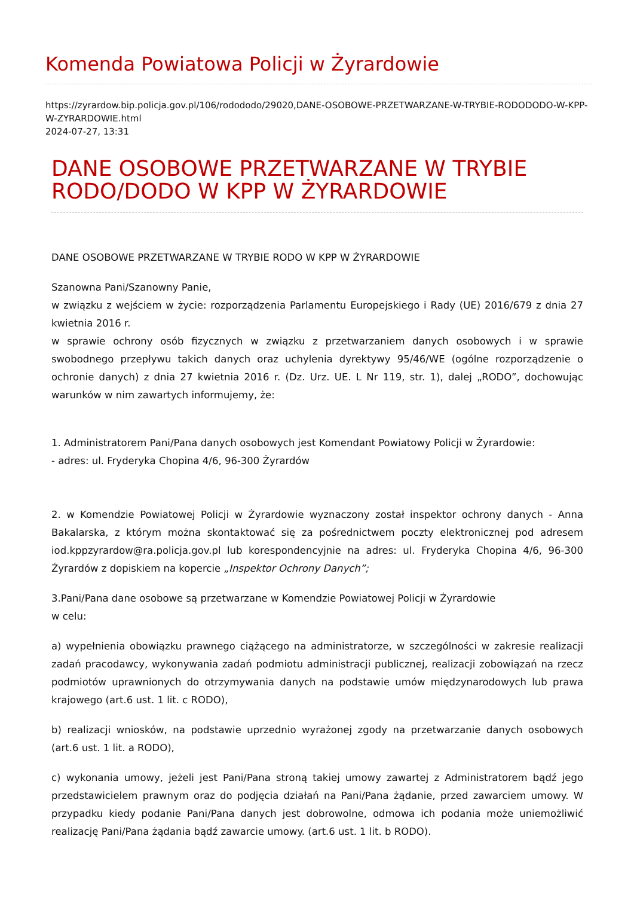Komenda Powiatowa Policji w Żyrardowie
https://zyrardow.bip.policja.gov.pl/106/rodododo/29020,DANE-OSOBOWE-PRZETWARZANE-W-TRYBIE-RODODODO-W-KPP-W-ZYRARDOWIE.html
2024-07-27, 13:31
DANE OSOBOWE PRZETWARZANE W TRYBIE RODO/DODO W KPP W ŻYRARDOWIE
DANE OSOBOWE PRZETWARZANE W TRYBIE RODO W KPP W ŻYRARDOWIE
Szanowna Pani/Szanowny Panie,
w związku z wejściem w życie: rozporządzenia Parlamentu Europejskiego i Rady (UE) 2016/679 z dnia 27 kwietnia 2016 r.
w sprawie ochrony osób fizycznych w związku z przetwarzaniem danych osobowych i w sprawie swobodnego przepływu takich danych oraz uchylenia dyrektywy 95/46/WE (ogólne rozporządzenie o ochronie danych) z dnia 27 kwietnia 2016 r. (Dz. Urz. UE. L Nr 119, str. 1), dalej „RODO”, dochowując warunków w nim zawartych informujemy, że:
1. Administratorem Pani/Pana danych osobowych jest Komendant Powiatowy Policji w Żyrardowie:
- adres: ul. Fryderyka Chopina 4/6, 96-300 Żyrardów
2. w Komendzie Powiatowej Policji w Żyrardowie wyznaczony został inspektor ochrony danych - Anna Bakalarska, z którym można skontaktować się za pośrednictwem poczty elektronicznej pod adresem iod.kppzyrardow@ra.policja.gov.pl lub korespondencyjnie na adres: ul. Fryderyka Chopina 4/6, 96-300 Żyrardów z dopiskiem na kopercie „Inspektor Ochrony Danych”;
3.Pani/Pana dane osobowe są przetwarzane w Komendzie Powiatowej Policji w Żyrardowie
w celu:
a) wypełnienia obowiązku prawnego ciążącego na administratorze, w szczególności w zakresie realizacji zadań pracodawcy, wykonywania zadań podmiotu administracji publicznej, realizacji zobowiązań na rzecz podmiotów uprawnionych do otrzymywania danych na podstawie umów międzynarodowych lub prawa krajowego (art.6 ust. 1 lit. c RODO),
b) realizacji wniosków, na podstawie uprzednio wyrażonej zgody na przetwarzanie danych osobowych (art.6 ust. 1 lit. a RODO),
c) wykonania umowy, jeżeli jest Pani/Pana stroną takiej umowy zawartej z Administratorem bądź jego przedstawicielem prawnym oraz do podjęcia działań na Pani/Pana żądanie, przed zawarciem umowy. W przypadku kiedy podanie Pani/Pana danych jest dobrowolne, odmowa ich podania może uniemożliwić realizację Pani/Pana żądania bądź zawarcie umowy. (art.6 ust. 1 lit. b RODO).